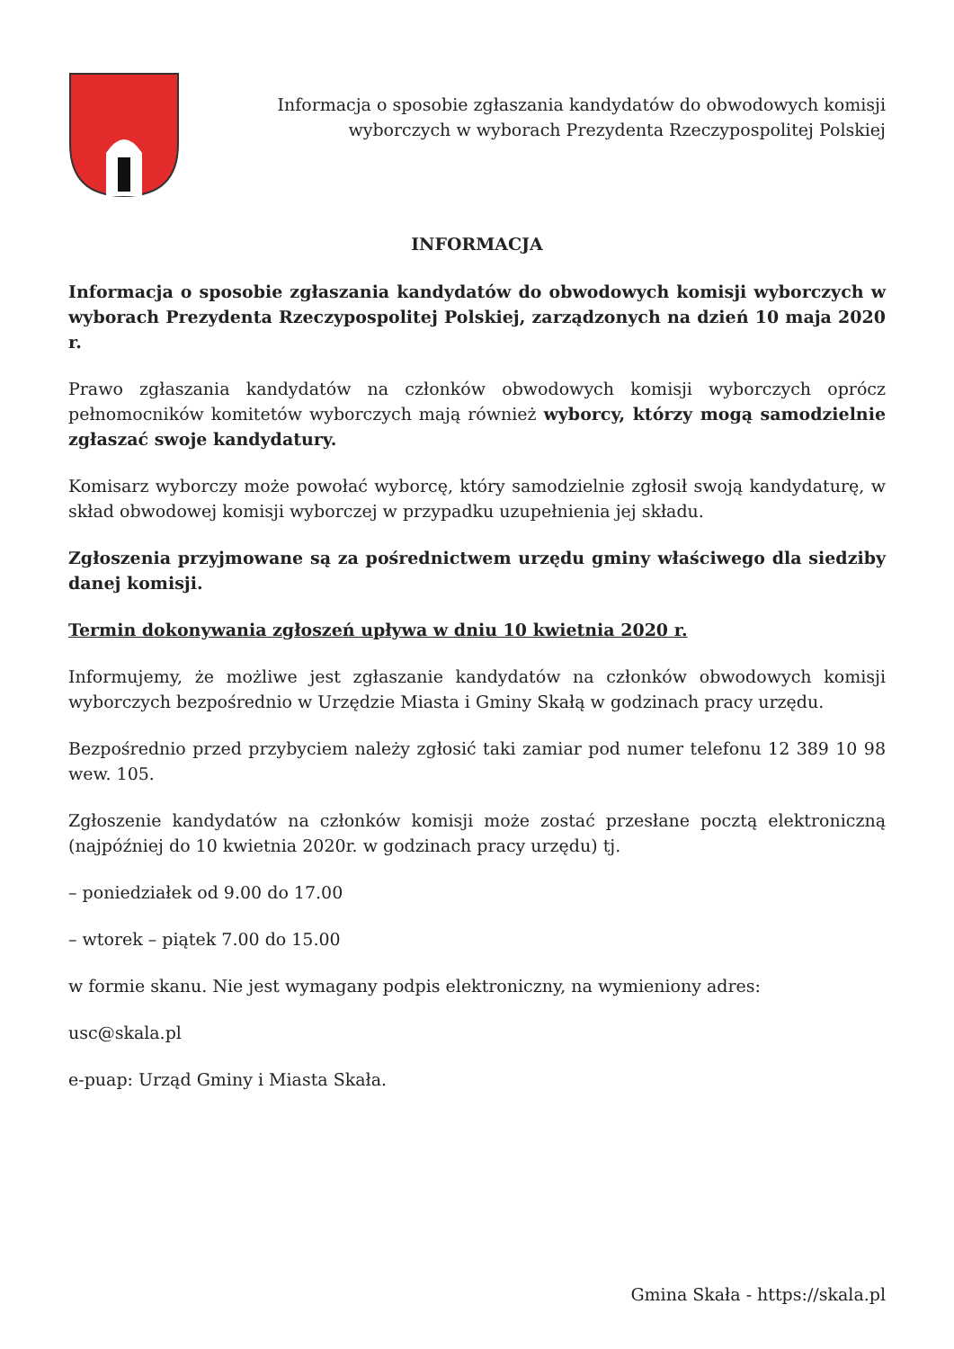Informacja o sposobie zgłaszania kandydatów do obwodowych komisji wyborczych w wyborach Prezydenta Rzeczypospolitej Polskiej
INFORMACJA
Informacja o sposobie zgłaszania kandydatów do obwodowych komisji wyborczych w wyborach Prezydenta Rzeczypospolitej Polskiej, zarządzonych na dzień 10 maja 2020 r.
Prawo zgłaszania kandydatów na członków obwodowych komisji wyborczych oprócz pełnomocników komitetów wyborczych mają również wyborcy, którzy mogą samodzielnie zgłaszać swoje kandydatury.
Komisarz wyborczy może powołać wyborcę, który samodzielnie zgłosił swoją kandydaturę, w skład obwodowej komisji wyborczej w przypadku uzupełnienia jej składu.
Zgłoszenia przyjmowane są za pośrednictwem urzędu gminy właściwego dla siedziby danej komisji.
Termin dokonywania zgłoszeń upływa w dniu 10 kwietnia 2020 r.
Informujemy, że możliwe jest zgłaszanie kandydatów na członków obwodowych komisji wyborczych bezpośrednio w Urzędzie Miasta i Gminy Skałą w godzinach pracy urzędu.
Bezpośrednio przed przybyciem należy zgłosić taki zamiar pod numer telefonu 12 389 10 98 wew. 105.
Zgłoszenie kandydatów na członków komisji może zostać przesłane pocztą elektroniczną (najpóźniej do 10 kwietnia 2020r. w godzinach pracy urzędu) tj.
– poniedziałek od 9.00 do 17.00
– wtorek – piątek 7.00 do 15.00
w formie skanu. Nie jest wymagany podpis elektroniczny, na wymieniony adres:
usc@skala.pl
e-puap: Urząd Gminy i Miasta Skała.
Gmina Skała - https://skala.pl